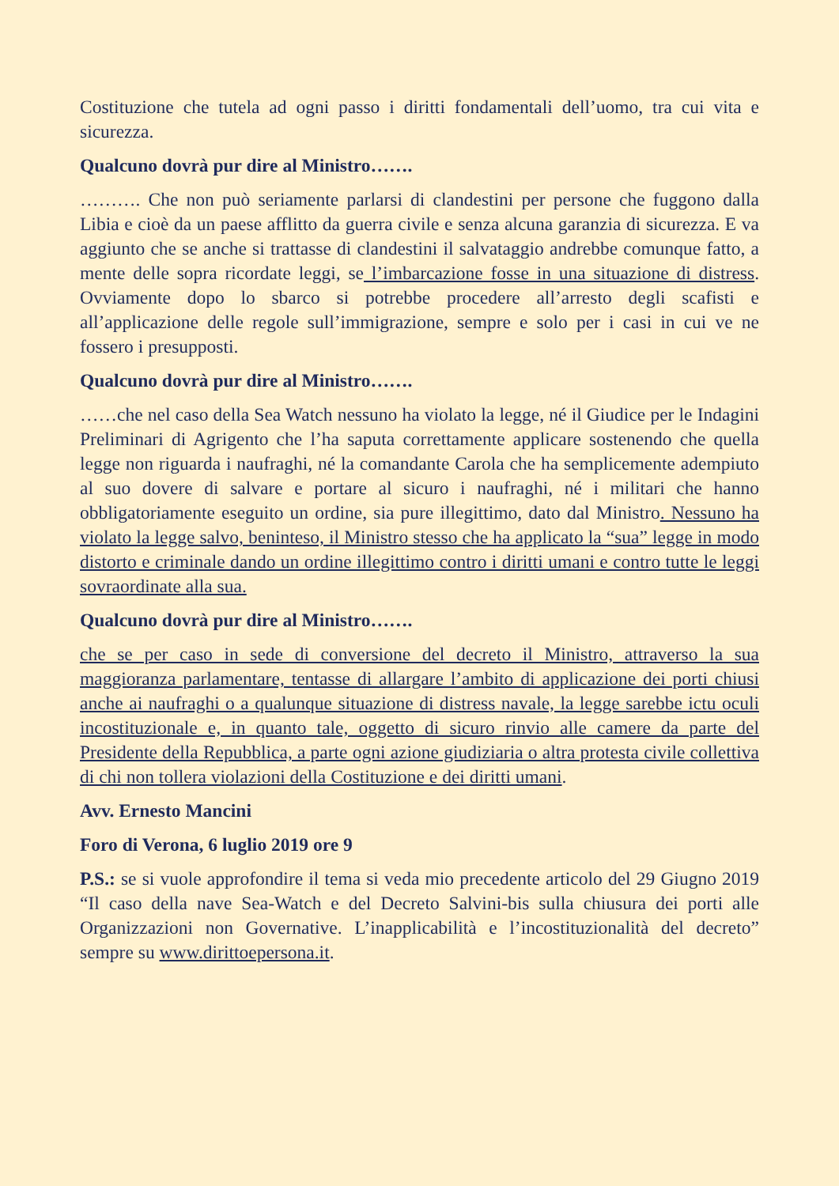Costituzione che tutela ad ogni passo i diritti fondamentali dell’uomo, tra cui vita e sicurezza.
Qualcuno dovrà pur dire al Ministro…….
………. Che non può seriamente parlarsi di clandestini per persone che fuggono dalla Libia e cioè da un paese afflitto da guerra civile e senza alcuna garanzia di sicurezza. E va aggiunto che se anche si trattasse di clandestini il salvataggio andrebbe comunque fatto, a mente delle sopra ricordate leggi, se l’imbarcazione fosse in una situazione di distress. Ovviamente dopo lo sbarco si potrebbe procedere all’arresto degli scafisti e all’applicazione delle regole sull’immigrazione, sempre e solo per i casi in cui ve ne fossero i presupposti.
Qualcuno dovrà pur dire al Ministro…….
……che nel caso della Sea Watch nessuno ha violato la legge, né il Giudice per le Indagini Preliminari di Agrigento che l’ha saputa correttamente applicare sostenendo che quella legge non riguarda i naufraghi, né la comandante Carola che ha semplicemente adempiuto al suo dovere di salvare e portare al sicuro i naufraghi, né i militari che hanno obbligatoriamente eseguito un ordine, sia pure illegittimo, dato dal Ministro. Nessuno ha violato la legge salvo, beninteso, il Ministro stesso che ha applicato la “sua” legge in modo distorto e criminale dando un ordine illegittimo contro i diritti umani e contro tutte le leggi sovraordinate alla sua.
Qualcuno dovrà pur dire al Ministro…….
che se per caso in sede di conversione del decreto il Ministro, attraverso la sua maggioranza parlamentare, tentasse di allargare l’ambito di applicazione dei porti chiusi anche ai naufraghi o a qualunque situazione di distress navale, la legge sarebbe ictu oculi incostituzionale e, in quanto tale, oggetto di sicuro rinvio alle camere da parte del Presidente della Repubblica, a parte ogni azione giudiziaria o altra protesta civile collettiva di chi non tollera violazioni della Costituzione e dei diritti umani.
Avv. Ernesto Mancini
Foro di Verona, 6 luglio 2019 ore 9
P.S.: se si vuole approfondire il tema si veda mio precedente articolo del 29 Giugno 2019 “Il caso della nave Sea-Watch e del Decreto Salvini-bis sulla chiusura dei porti alle Organizzazioni non Governative. L’inapplicabilità e l’incostituzionalità del decreto” sempre su www.dirittoepersona.it.